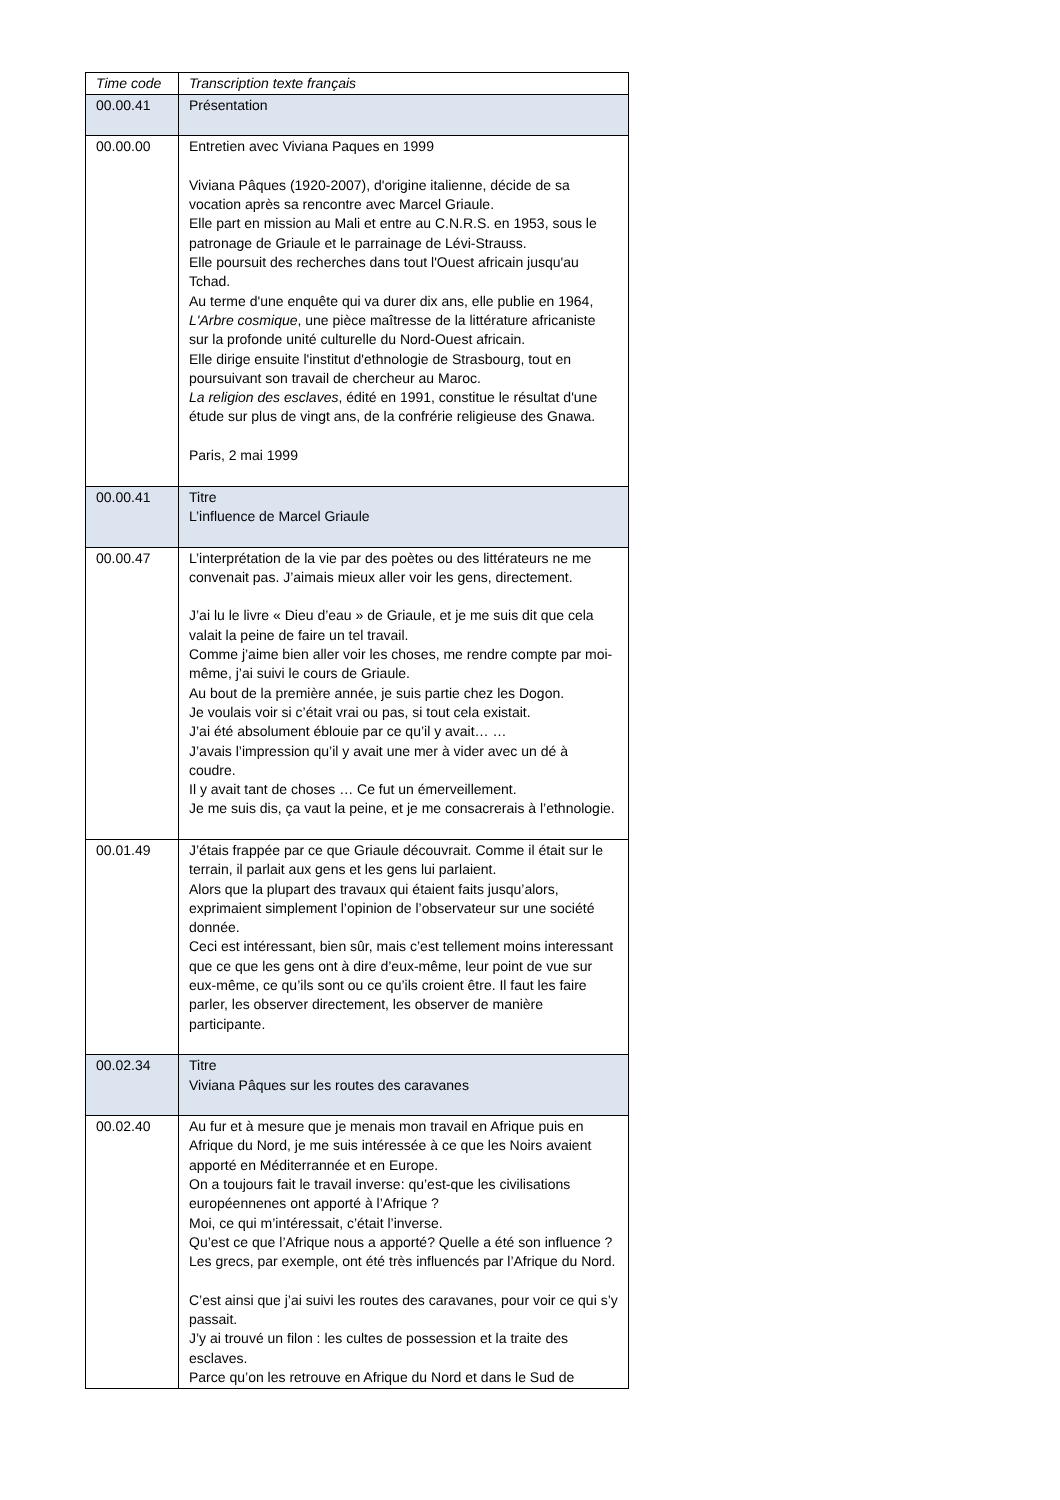| Time code | Transcription texte français |
| --- | --- |
| 00.00.41 | Présentation |
| 00.00.00 | Entretien avec Viviana Paques en 1999 Viviana Pâques (1920-2007), d'origine italienne, décide de sa vocation après sa rencontre avec Marcel Griaule. Elle part en mission au Mali et entre au C.N.R.S. en 1953, sous le patronage de Griaule et le parrainage de Lévi-Strauss. Elle poursuit des recherches dans tout l'Ouest africain jusqu'au Tchad. Au terme d'une enquête qui va durer dix ans, elle publie en 1964, L'Arbre cosmique , une pièce maîtresse de la littérature africaniste sur la profonde unité culturelle du Nord-Ouest africain. Elle dirige ensuite l'institut d'ethnologie de Strasbourg, tout en poursuivant son travail de chercheur au Maroc. La religion des esclaves , édité en 1991, constitue le résultat d'une étude sur plus de vingt ans, de la confrérie religieuse des Gnawa. Paris, 2 mai 1999 |
| 00.00.41 | Titre L’influence de Marcel Griaule |
| 00.00.47 | L’interprétation de la vie par des poètes ou des littérateurs ne me convenait pas. J’aimais mieux aller voir les gens, directement. J’ai lu le livre « Dieu d’eau » de Griaule, et je me suis dit que cela valait la peine de faire un tel travail. Comme j’aime bien aller voir les choses, me rendre compte par moi-même, j’ai suivi le cours de Griaule. Au bout de la première année, je suis partie chez les Dogon. Je voulais voir si c’était vrai ou pas, si tout cela existait. J’ai été absolument éblouie par ce qu’il y avait… … J’avais l’impression qu’il y avait une mer à vider avec un dé à coudre. Il y avait tant de choses … Ce fut un émerveillement. Je me suis dis, ça vaut la peine, et je me consacrerais à l’ethnologie. |
| 00.01.49 | J’étais frappée par ce que Griaule découvrait. Comme il était sur le terrain, il parlait aux gens et les gens lui parlaient. Alors que la plupart des travaux qui étaient faits jusqu’alors, exprimaient simplement l’opinion de l’observateur sur une société donnée. Ceci est intéressant, bien sûr, mais c’est tellement moins interessant que ce que les gens ont à dire d’eux-même, leur point de vue sur eux-même, ce qu’ils sont ou ce qu’ils croient être. Il faut les faire parler, les observer directement, les observer de manière participante. |
| 00.02.34 | Titre Viviana Pâques sur les routes des caravanes |
| 00.02.40 | Au fur et à mesure que je menais mon travail en Afrique puis en Afrique du Nord, je me suis intéressée à ce que les Noirs avaient apporté en Méditerrannée et en Europe. On a toujours fait le travail inverse: qu’est-que les civilisations européennenes ont apporté à l’Afrique ? Moi, ce qui m’intéressait, c’était l’inverse. Qu’est ce que l’Afrique nous a apporté? Quelle a été son influence ? Les grecs, par exemple, ont été très influencés par l’Afrique du Nord. C’est ainsi que j’ai suivi les routes des caravanes, pour voir ce qui s’y passait. J’y ai trouvé un filon : les cultes de possession et la traite des esclaves. Parce qu’on les retrouve en Afrique du Nord et dans le Sud de |